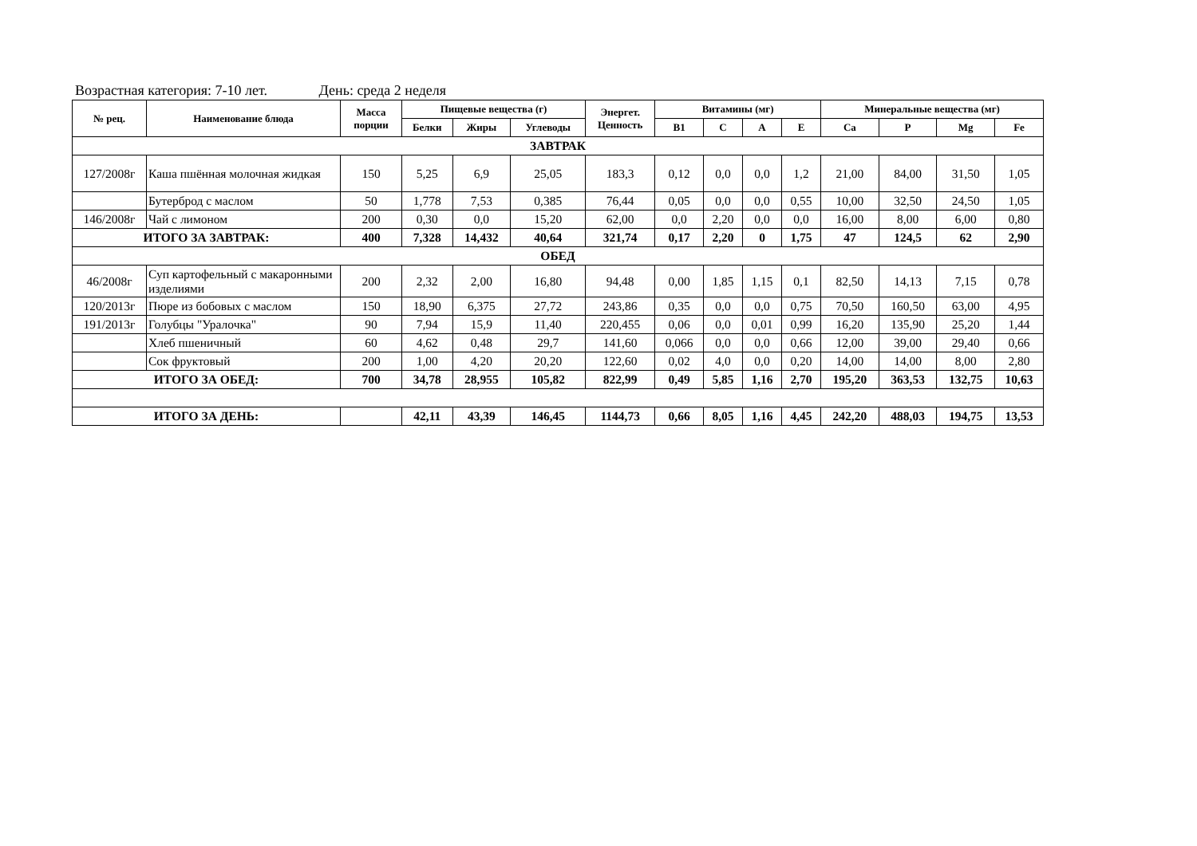Возрастная категория: 7-10 лет. День: среда 2 неделя
| № рец. | Наименование блюда | Масса порции | Пищевые вещества (г) | | | Энергет. Ценность | Витамины (мг) | | | | Минеральные вещества (мг) | | | |
| --- | --- | --- | --- | --- | --- | --- | --- | --- | --- | --- | --- | --- | --- | --- |
| | | | Белки | Жиры | Углеводы | | B1 | C | A | E | Ca | P | Mg | Fe |
| ЗАВТРАК | | | | | | | | | | | | | | |
| 127/2008г | Каша пшённая молочная жидкая | 150 | 5,25 | 6,9 | 25,05 | 183,3 | 0,12 | 0,0 | 0,0 | 1,2 | 21,00 | 84,00 | 31,50 | 1,05 |
| | Бутерброд с маслом | 50 | 1,778 | 7,53 | 0,385 | 76,44 | 0,05 | 0,0 | 0,0 | 0,55 | 10,00 | 32,50 | 24,50 | 1,05 |
| 146/2008г | Чай с лимоном | 200 | 0,30 | 0,0 | 15,20 | 62,00 | 0,0 | 2,20 | 0,0 | 0,0 | 16,00 | 8,00 | 6,00 | 0,80 |
| ИТОГО ЗА ЗАВТРАК: | | 400 | 7,328 | 14,432 | 40,64 | 321,74 | 0,17 | 2,20 | 0 | 1,75 | 47 | 124,5 | 62 | 2,90 |
| ОБЕД | | | | | | | | | | | | | | |
| 46/2008г | Суп картофельный с макаронными изделиями | 200 | 2,32 | 2,00 | 16,80 | 94,48 | 0,00 | 1,85 | 1,15 | 0,1 | 82,50 | 14,13 | 7,15 | 0,78 |
| 120/2013г | Пюре из бобовых с маслом | 150 | 18,90 | 6,375 | 27,72 | 243,86 | 0,35 | 0,0 | 0,0 | 0,75 | 70,50 | 160,50 | 63,00 | 4,95 |
| 191/2013г | Голубцы "Уралочка" | 90 | 7,94 | 15,9 | 11,40 | 220,455 | 0,06 | 0,0 | 0,01 | 0,99 | 16,20 | 135,90 | 25,20 | 1,44 |
| | Хлеб пшеничный | 60 | 4,62 | 0,48 | 29,7 | 141,60 | 0,066 | 0,0 | 0,0 | 0,66 | 12,00 | 39,00 | 29,40 | 0,66 |
| | Сок фруктовый | 200 | 1,00 | 4,20 | 20,20 | 122,60 | 0,02 | 4,0 | 0,0 | 0,20 | 14,00 | 14,00 | 8,00 | 2,80 |
| ИТОГО ЗА ОБЕД: | | 700 | 34,78 | 28,955 | 105,82 | 822,99 | 0,49 | 5,85 | 1,16 | 2,70 | 195,20 | 363,53 | 132,75 | 10,63 |
| ИТОГО ЗА ДЕНЬ: | | | 42,11 | 43,39 | 146,45 | 1144,73 | 0,66 | 8,05 | 1,16 | 4,45 | 242,20 | 488,03 | 194,75 | 13,53 |